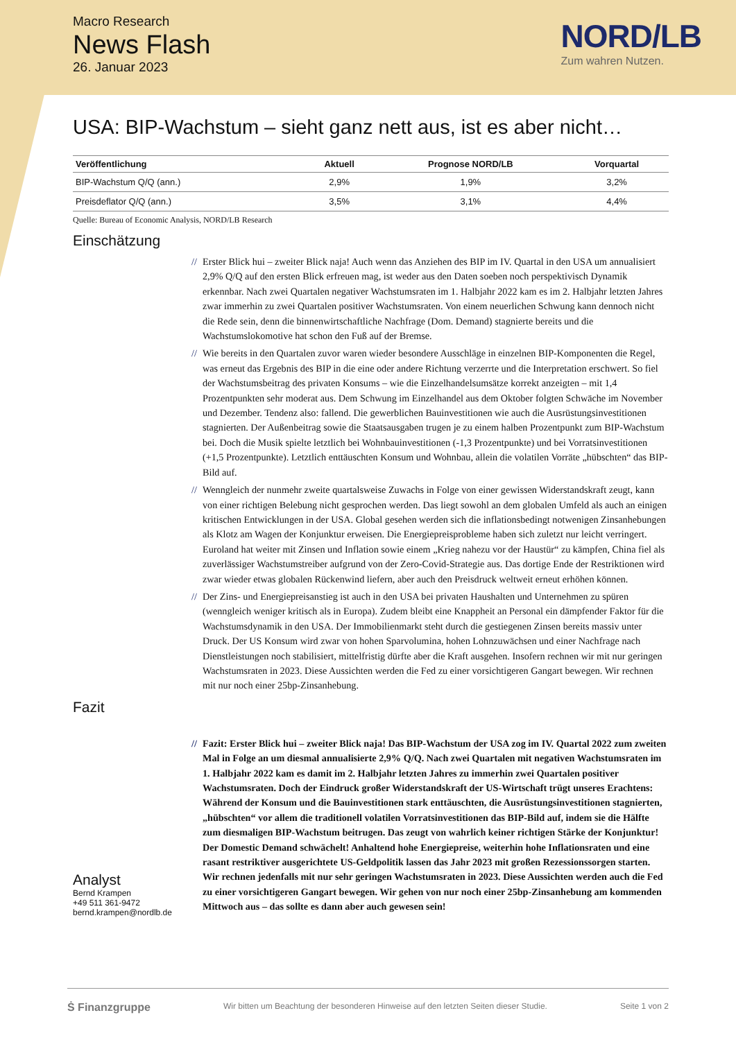Macro Research
News Flash
26. Januar 2023
NORD/LB
Zum wahren Nutzen.
USA: BIP-Wachstum – sieht ganz nett aus, ist es aber nicht…
| Veröffentlichung | Aktuell | Prognose NORD/LB | Vorquartal |
| --- | --- | --- | --- |
| BIP-Wachstum Q/Q (ann.) | 2,9% | 1,9% | 3,2% |
| Preisdeflator Q/Q (ann.) | 3,5% | 3,1% | 4,4% |
Quelle: Bureau of Economic Analysis, NORD/LB Research
Einschätzung
// Erster Blick hui – zweiter Blick naja! Auch wenn das Anziehen des BIP im IV. Quartal in den USA um annualisiert 2,9% Q/Q auf den ersten Blick erfreuen mag, ist weder aus den Daten soeben noch perspektivisch Dynamik erkennbar. Nach zwei Quartalen negativer Wachstumsraten im 1. Halbjahr 2022 kam es im 2. Halbjahr letzten Jahres zwar immerhin zu zwei Quartalen positiver Wachstumsraten. Von einem neuerlichen Schwung kann dennoch nicht die Rede sein, denn die binnenwirtschaftliche Nachfrage (Dom. Demand) stagnierte bereits und die Wachstumslokomotive hat schon den Fuß auf der Bremse.
// Wie bereits in den Quartalen zuvor waren wieder besondere Ausschläge in einzelnen BIP-Komponenten die Regel, was erneut das Ergebnis des BIP in die eine oder andere Richtung verzerrte und die Interpretation erschwert. So fiel der Wachstumsbeitrag des privaten Konsums – wie die Einzelhandelsumsätze korrekt anzeigten – mit 1,4 Prozentpunkten sehr moderat aus. Dem Schwung im Einzelhandel aus dem Oktober folgten Schwäche im November und Dezember. Tendenz also: fallend. Die gewerblichen Bauinvestitionen wie auch die Ausrüstungsinvestitionen stagnierten. Der Außenbeitrag sowie die Staatsausgaben trugen je zu einem halben Prozentpunkt zum BIP-Wachstum bei. Doch die Musik spielte letztlich bei Wohnbauinvestitionen (-1,3 Prozentpunkte) und bei Vorratsinvestitionen (+1,5 Prozentpunkte). Letztlich enttäuschten Konsum und Wohnbau, allein die volatilen Vorräte „hübschten“ das BIP-Bild auf.
// Wenngleich der nunmehr zweite quartalsweise Zuwachs in Folge von einer gewissen Widerstandskraft zeugt, kann von einer richtigen Belebung nicht gesprochen werden. Das liegt sowohl an dem globalen Umfeld als auch an einigen kritischen Entwicklungen in der USA. Global gesehen werden sich die inflationsbedingt notwenigen Zinsanhebungen als Klotz am Wagen der Konjunktur erweisen. Die Energiepreisprobleme haben sich zuletzt nur leicht verringert. Euroland hat weiter mit Zinsen und Inflation sowie einem „Krieg nahezu vor der Haustür“ zu kämpfen, China fiel als zuverlässiger Wachstumstreiber aufgrund von der Zero-Covid-Strategie aus. Das dortige Ende der Restriktionen wird zwar wieder etwas globalen Rückenwind liefern, aber auch den Preisdruck weltweit erneut erhöhen können.
// Der Zins- und Energiepreisanstieg ist auch in den USA bei privaten Haushalten und Unternehmen zu spüren (wenngleich weniger kritisch als in Europa). Zudem bleibt eine Knappheit an Personal ein dämpfender Faktor für die Wachstumsdynamik in den USA. Der Immobilienmarkt steht durch die gestiegenen Zinsen bereits massiv unter Druck. Der US Konsum wird zwar von hohen Sparvolumina, hohen Lohnzuwächsen und einer Nachfrage nach Dienstleistungen noch stabilisiert, mittelfristig dürfte aber die Kraft ausgehen. Insofern rechnen wir mit nur geringen Wachstumsraten in 2023. Diese Aussichten werden die Fed zu einer vorsichtigeren Gangart bewegen. Wir rechnen mit nur noch einer 25bp-Zinsanhebung.
Fazit
Analyst
Bernd Krampen
+49 511 361-9472
bernd.krampen@nordlb.de
// Fazit: Erster Blick hui – zweiter Blick naja! Das BIP-Wachstum der USA zog im IV. Quartal 2022 zum zweiten Mal in Folge an um diesmal annualisierte 2,9% Q/Q. Nach zwei Quartalen mit negativen Wachstumsraten im 1. Halbjahr 2022 kam es damit im 2. Halbjahr letzten Jahres zu immerhin zwei Quartalen positiver Wachstumsraten. Doch der Eindruck großer Widerstandskraft der US-Wirtschaft trügt unseres Erachtens: Während der Konsum und die Bauinvestitionen stark enttäuschten, die Ausrüstungsinvestitionen stagnierten, „hübschten“ vor allem die traditionell volatilen Vorratsinvestitionen das BIP-Bild auf, indem sie die Hälfte zum diesmaligen BIP-Wachstum beitrugen. Das zeugt von wahrlich keiner richtigen Stärke der Konjunktur! Der Domestic Demand schwächelt! Anhaltend hohe Energiepreise, weiterhin hohe Inflationsraten und eine rasant restriktiver ausgerichtete US-Geldpolitik lassen das Jahr 2023 mit großen Rezessionssorgen starten. Wir rechnen jedenfalls mit nur sehr geringen Wachstumsraten in 2023. Diese Aussichten werden auch die Fed zu einer vorsichtigeren Gangart bewegen. Wir gehen von nur noch einer 25bp-Zinsanhebung am kommenden Mittwoch aus – das sollte es dann aber auch gewesen sein!
Ṡ Finanzgruppe Wir bitten um Beachtung der besonderen Hinweise auf den letzten Seiten dieser Studie. Seite 1 von 2